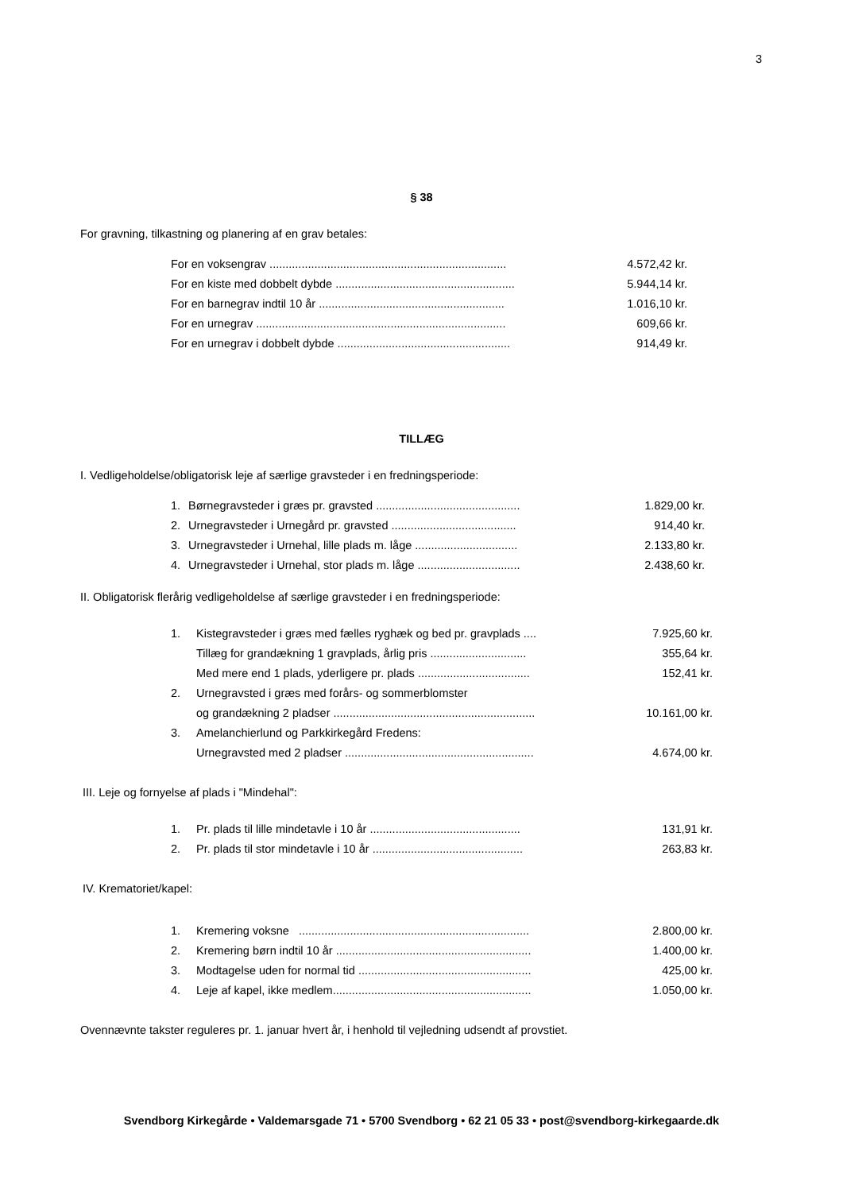3
§ 38
For gravning, tilkastning og planering af en grav betales:
| For en voksengrav .......................................................................... | 4.572,42 kr. |
| For en kiste med dobbelt dybde ........................................................ | 5.944,14 kr. |
| For en barnegrav indtil 10 år .......................................................... | 1.016,10 kr. |
| For en urnegrav .............................................................................. | 609,66 kr. |
| For en urnegrav i dobbelt dybde ...................................................... | 914,49 kr. |
TILLÆG
I. Vedligeholdelse/obligatorisk leje af særlige gravsteder i en fredningsperiode:
| 1. | Børnegravsteder i græs pr. gravsted ............................................. | 1.829,00 kr. |
| 2. | Urnegravsteder i Urnegård pr. gravsted ....................................... | 914,40 kr. |
| 3. | Urnegravsteder i Urnehal, lille plads m. låge ................................ | 2.133,80 kr. |
| 4. | Urnegravsteder i Urnehal, stor plads m. låge ................................ | 2.438,60 kr. |
II. Obligatorisk flerårig vedligeholdelse af særlige gravsteder i en fredningsperiode:
| 1. | Kistegravsteder i græs med fælles ryghæk og bed pr. gravplads .... | 7.925,60 kr. |
| | Tillæg for grandækning 1 gravplads, årlig pris .............................. | 355,64 kr. |
| | Med mere end 1 plads, yderligere pr. plads ................................... | 152,41 kr. |
| 2. | Urnegravsted i græs med forårs- og sommerblomster | |
| | og grandækning 2 pladser ............................................................... | 10.161,00 kr. |
| 3. | Amelanchierlund og Parkkirkegård Fredens: | |
| | Urnegravsted med 2 pladser ........................................................... | 4.674,00 kr. |
III. Leje og fornyelse af plads i "Mindehal":
| 1. | Pr. plads til lille mindetavle i 10 år ............................................... | 131,91 kr. |
| 2. | Pr. plads til stor mindetavle i 10 år ............................................... | 263,83 kr. |
IV. Krematoriet/kapel:
| 1. | Kremering voksne ........................................................................ | 2.800,00 kr. |
| 2. | Kremering børn indtil 10 år ............................................................. | 1.400,00 kr. |
| 3. | Modtagelse uden for normal tid ...................................................... | 425,00 kr. |
| 4. | Leje af kapel, ikke medlem.............................................................. | 1.050,00 kr. |
Ovennævnte takster reguleres pr. 1. januar hvert år, i henhold til vejledning udsendt af provstiet.
Svendborg Kirkegårde • Valdemarsgade 71 • 5700 Svendborg • 62 21 05 33 • post@svendborg-kirkegaarde.dk